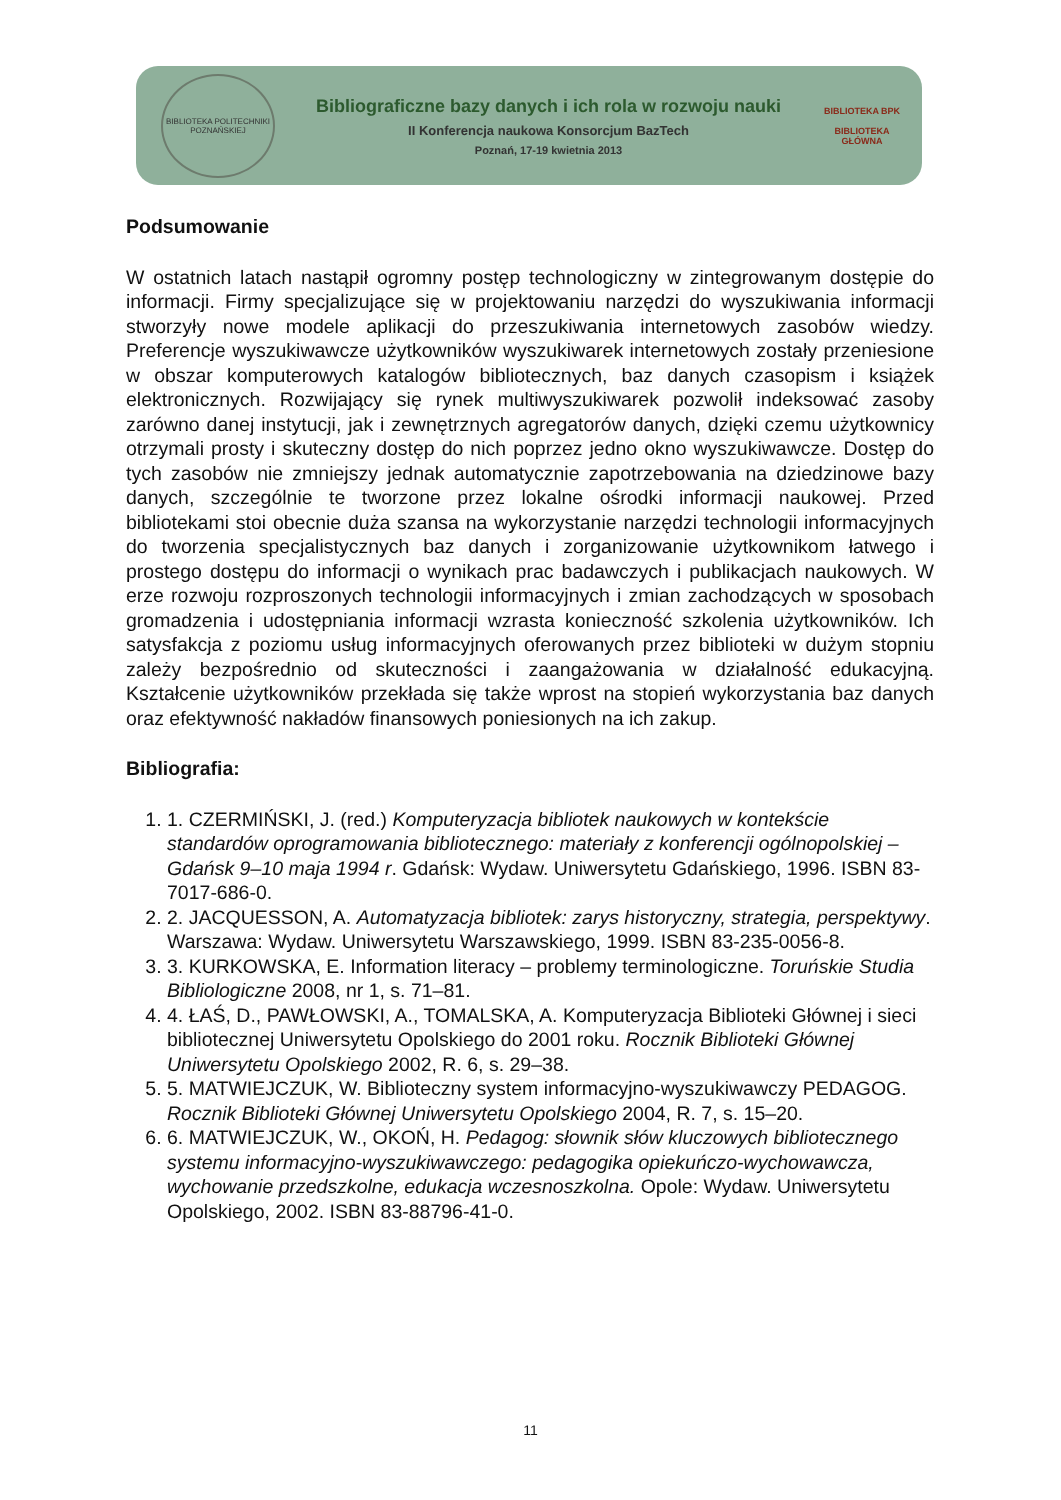BIBLIOTEKA POLITECHNIKI POZNAŃSKIEJ
Bibliograficzne bazy danych i ich rola w rozwoju nauki
II Konferencja naukowa Konsorcjum BazTech
Poznań, 17-19 kwietnia 2013
BIBLIOTEKA BPK
BIBLIOTEKA GŁÓWNA
Podsumowanie
W ostatnich latach nastąpił ogromny postęp technologiczny w zintegrowanym dostępie do informacji. Firmy specjalizujące się w projektowaniu narzędzi do wyszukiwania informacji stworzyły nowe modele aplikacji do przeszukiwania internetowych zasobów wiedzy. Preferencje wyszukiwawcze użytkowników wyszukiwarek internetowych zostały przeniesione w obszar komputerowych katalogów bibliotecznych, baz danych czasopism i książek elektronicznych. Rozwijający się rynek multiwyszukiwarek pozwolił indeksować zasoby zarówno danej instytucji, jak i zewnętrznych agregatorów danych, dzięki czemu użytkownicy otrzymali prosty i skuteczny dostęp do nich poprzez jedno okno wyszukiwawcze. Dostęp do tych zasobów nie zmniejszy jednak automatycznie zapotrzebowania na dziedzinowe bazy danych, szczególnie te tworzone przez lokalne ośrodki informacji naukowej. Przed bibliotekami stoi obecnie duża szansa na wykorzystanie narzędzi technologii informacyjnych do tworzenia specjalistycznych baz danych i zorganizowanie użytkownikom łatwego i prostego dostępu do informacji o wynikach prac badawczych i publikacjach naukowych. W erze rozwoju rozproszonych technologii informacyjnych i zmian zachodzących w sposobach gromadzenia i udostępniania informacji wzrasta konieczność szkolenia użytkowników. Ich satysfakcja z poziomu usług informacyjnych oferowanych przez biblioteki w dużym stopniu zależy bezpośrednio od skuteczności i zaangażowania w działalność edukacyjną. Kształcenie użytkowników przekłada się także wprost na stopień wykorzystania baz danych oraz efektywność nakładów finansowych poniesionych na ich zakup.
Bibliografia:
1. 1. CZERMIŃSKI, J. (red.) Komputeryzacja bibliotek naukowych w kontekście standardów oprogramowania bibliotecznego: materiały z konferencji ogólnopolskiej – Gdańsk 9–10 maja 1994 r. Gdańsk: Wydaw. Uniwersytetu Gdańskiego, 1996. ISBN 83-7017-686-0.
2. 2. JACQUESSON, A. Automatyzacja bibliotek: zarys historyczny, strategia, perspektywy. Warszawa: Wydaw. Uniwersytetu Warszawskiego, 1999. ISBN 83-235-0056-8.
3. 3. KURKOWSKA, E. Information literacy – problemy terminologiczne. Toruńskie Studia Bibliologiczne 2008, nr 1, s. 71–81.
4. 4. ŁAŚ, D., PAWŁOWSKI, A., TOMALSKA, A. Komputeryzacja Biblioteki Głównej i sieci bibliotecznej Uniwersytetu Opolskiego do 2001 roku. Rocznik Biblioteki Głównej Uniwersytetu Opolskiego 2002, R. 6, s. 29–38.
5. 5. MATWIEJCZUK, W. Biblioteczny system informacyjno-wyszukiwawczy PEDAGOG. Rocznik Biblioteki Głównej Uniwersytetu Opolskiego 2004, R. 7, s. 15–20.
6. 6. MATWIEJCZUK, W., OKOŃ, H. Pedagog: słownik słów kluczowych bibliotecznego systemu informacyjno-wyszukiwawczego: pedagogika opiekuńczo-wychowawcza, wychowanie przedszkolne, edukacja wczesnoszkolna. Opole: Wydaw. Uniwersytetu Opolskiego, 2002. ISBN 83-88796-41-0.
11